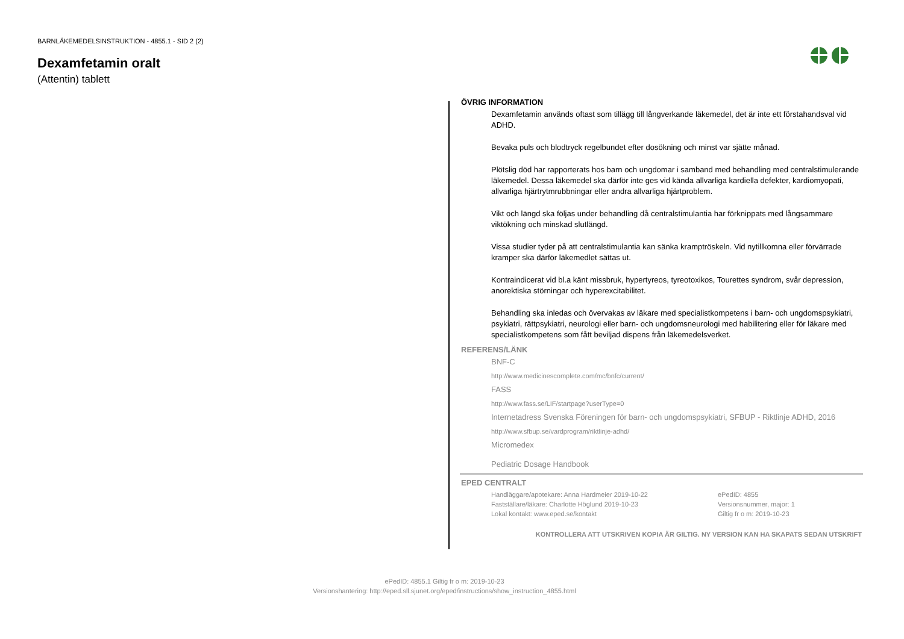BARNLÄKEMEDELSINSTRUKTION - 4855.1 - SID 2 (2)
Dexamfetamin oralt
(Attentin) tablett
ÖVRIG INFORMATION
Dexamfetamin används oftast som tillägg till långverkande läkemedel, det är inte ett förstahandsval vid ADHD.
Bevaka puls och blodtryck regelbundet efter dosökning och minst var sjätte månad.
Plötslig död har rapporterats hos barn och ungdomar i samband med behandling med centralstimulerande läkemedel. Dessa läkemedel ska därför inte ges vid kända allvarliga kardiella defekter, kardiomyopati, allvarliga hjärtrytmrubbningar eller andra allvarliga hjärtproblem.
Vikt och längd ska följas under behandling då centralstimulantia har förknippats med långsammare viktökning och minskad slutlängd.
Vissa studier tyder på att centralstimulantia kan sänka kramptröskeln. Vid nytillkomna eller förvärrade kramper ska därför läkemedlet sättas ut.
Kontraindicerat vid bl.a känt missbruk, hypertyreos, tyreotoxikos, Tourettes syndrom, svår depression, anorektiska störningar och hyperexcitabilitet.
Behandling ska inledas och övervakas av läkare med specialistkompetens i barn- och ungdomspsykiatri, psykiatri, rättpsykiatri, neurologi eller barn- och ungdomsneurologi med habilitering eller för läkare med specialistkompetens som fått beviljad dispens från läkemedelsverket.
REFERENS/LÄNK
BNF-C
http://www.medicinescomplete.com/mc/bnfc/current/
FASS
http://www.fass.se/LIF/startpage?userType=0
Internetadress Svenska Föreningen för barn- och ungdomspsykiatri, SFBUP - Riktlinje ADHD, 2016
http://www.sfbup.se/vardprogram/riktlinje-adhd/
Micromedex
Pediatric Dosage Handbook
EPED CENTRALT
Handläggare/apotekare: Anna Hardmeier 2019-10-22
Fastställare/läkare: Charlotte Höglund 2019-10-23
Lokal kontakt: www.eped.se/kontakt
ePedID: 4855
Versionsnummer, major: 1
Giltig fr o m: 2019-10-23
KONTROLLERA ATT UTSKRIVEN KOPIA ÄR GILTIG. NY VERSION KAN HA SKAPATS SEDAN UTSKRIFT
ePedID: 4855.1 Giltig fr o m: 2019-10-23
Versionshantering: http://eped.sll.sjunet.org/eped/instructions/show_instruction_4855.html